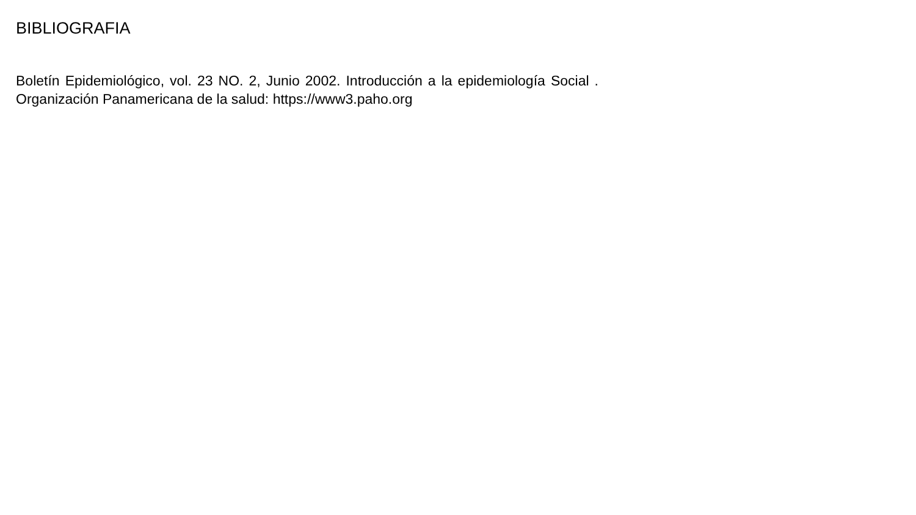BIBLIOGRAFIA
Boletín Epidemiológico, vol. 23 NO. 2, Junio 2002. Introducción a la epidemiología Social . Organización Panamericana de la salud: https://www3.paho.org